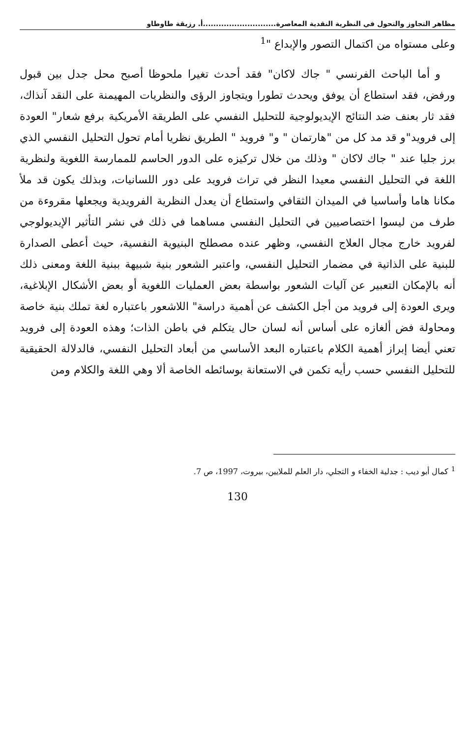مظاهر التجاوز والتحول في النظرية النقدية المعاصرة............................أ. رزيقة طاوطاو
وعلى مستواه من اكتمال التصور والإبداع "<sup>1</sup>
و أما الباحث الفرنسي " جاك لاكان" فقد أحدث تغيرا ملحوظا أصبح محل جدل بين قبول ورفض، فقد استطاع أن يوفق ويحدث تطورا ويتجاوز الرؤى والنظريات المهيمنة على النقد آنذاك، فقد ثار بعنف ضد النتائج الإيديولوجية للتحليل النفسي على الطريقة الأمريكية برفع شعار" العودة إلى فرويد"و قد مد كل من "هارتمان " و" فرويد " الطريق نظريا أمام تحول التحليل النفسي الذي برز جليا عند " جاك لاكان " وذلك من خلال تركيزه على الدور الحاسم للممارسة اللغوية ولنظرية اللغة في التحليل النفسي معيدا النظر في تراث فرويد على دور اللسانيات، وبذلك يكون قد ملأ مكانا هاما وأساسيا في الميدان الثقافي واستطاع أن يعدل النظرية الفرويدية ويجعلها مقروءة من طرف من ليسوا اختصاصيين في التحليل النفسي مساهما في ذلك في نشر التأثير الإيديولوجي لفرويد خارج مجال العلاج النفسي، وظهر عنده مصطلح البنيوية النفسية، حيث أعطى الصدارة للبنية على الذاتية في مضمار التحليل النفسي، واعتبر الشعور بنية شبيهة ببنية اللغة ومعنى ذلك أنه بالإمكان التعبير عن آليات الشعور بواسطة بعض العمليات اللغوية أو بعض الأشكال الإبلاغية، ويرى العودة إلى فرويد من أجل الكشف عن أهمية دراسة" اللاشعور باعتباره لغة تملك بنية خاصة ومحاولة فض ألغازه على أساس أنه لسان حال يتكلم في باطن الذات؛ وهذه العودة إلى فرويد تعني أيضا إبراز أهمية الكلام باعتباره البعد الأساسي من أبعاد التحليل النفسي، فالدلالة الحقيقية للتحليل النفسي حسب رأيه تكمن في الاستعانة بوسائطه الخاصة ألا وهي اللغة والكلام ومن
<sup>1</sup> كمال أبو ديب : جدلية الخفاء و التجلي، دار العلم للملايين، بيروت، 1997، ص 7.
130